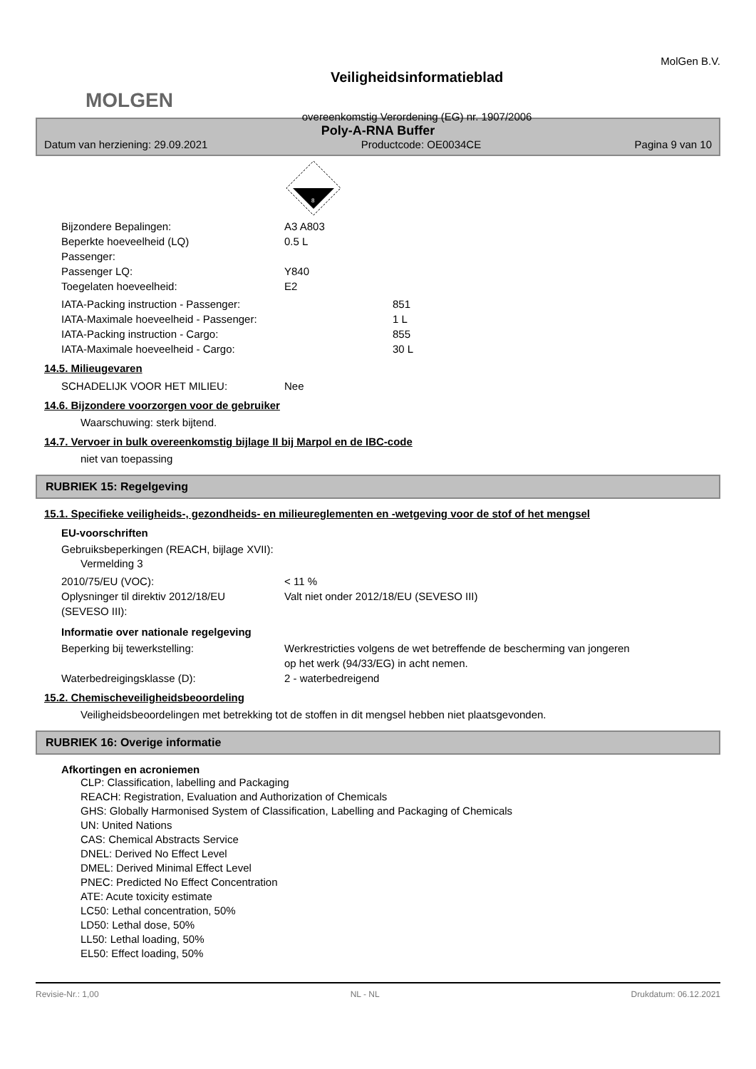MOLGEN
Veiligheidsinformatieblad
overeenkomstig Verordening (EG) nr. 1907/2006
MolGen B.V.
Poly-A-RNA Buffer
Datum van herziening: 29.09.2021 Productcode: OE0034CE Pagina 9 van 10
8
Bijzondere Bepalingen: A3 A803
Beperkte hoeveelheid (LQ)
Passenger: 0.5 L
Passenger LQ: Y840
Toegelaten hoeveelheid: E2
IATA-Packing instruction - Passenger: 851
IATA-Maximale hoeveelheid - Passenger: 1 L
IATA-Packing instruction - Cargo: 855
IATA-Maximale hoeveelheid - Cargo: 30 L
14.5. Milieugevaren
SCHADELIJK VOOR HET MILIEU: Nee
14.6. Bijzondere voorzorgen voor de gebruiker
Waarschuwing: sterk bijtend.
14.7. Vervoer in bulk overeenkomstig bijlage II bij Marpol en de IBC-code
niet van toepassing
RUBRIEK 15: Regelgeving
15.1. Specifieke veiligheids-, gezondheids- en milieureglementen en -wetgeving voor de stof of het mengsel
EU-voorschriften
Gebruiksbeperkingen (REACH, bijlage XVII):
Vermelding 3
2010/75/EU (VOC): < 11 %
Oplysninger til direktiv 2012/18/EU
(SEVESO III): Valt niet onder 2012/18/EU (SEVESO III)
Informatie over nationale regelgeving
Beperking bij tewerkstelling: Werkrestricties volgens de wet betreffende de bescherming van jongeren
op het werk (94/33/EG) in acht nemen.
Waterbedreigingsklasse (D): 2 - waterbedreigend
15.2. Chemischeveiligheidsbeoordeling
Veiligheidsbeoordelingen met betrekking tot de stoffen in dit mengsel hebben niet plaatsgevonden.
RUBRIEK 16: Overige informatie
Afkortingen en acroniemen
CLP: Classification, labelling and Packaging
REACH: Registration, Evaluation and Authorization of Chemicals
GHS: Globally Harmonised System of Classification, Labelling and Packaging of Chemicals
UN: United Nations
CAS: Chemical Abstracts Service
DNEL: Derived No Effect Level
DMEL: Derived Minimal Effect Level
PNEC: Predicted No Effect Concentration
ATE: Acute toxicity estimate
LC50: Lethal concentration, 50%
LD50: Lethal dose, 50%
LL50: Lethal loading, 50%
EL50: Effect loading, 50%
Revisie-Nr.: 1,00 NL - NL Drukdatum: 06.12.2021